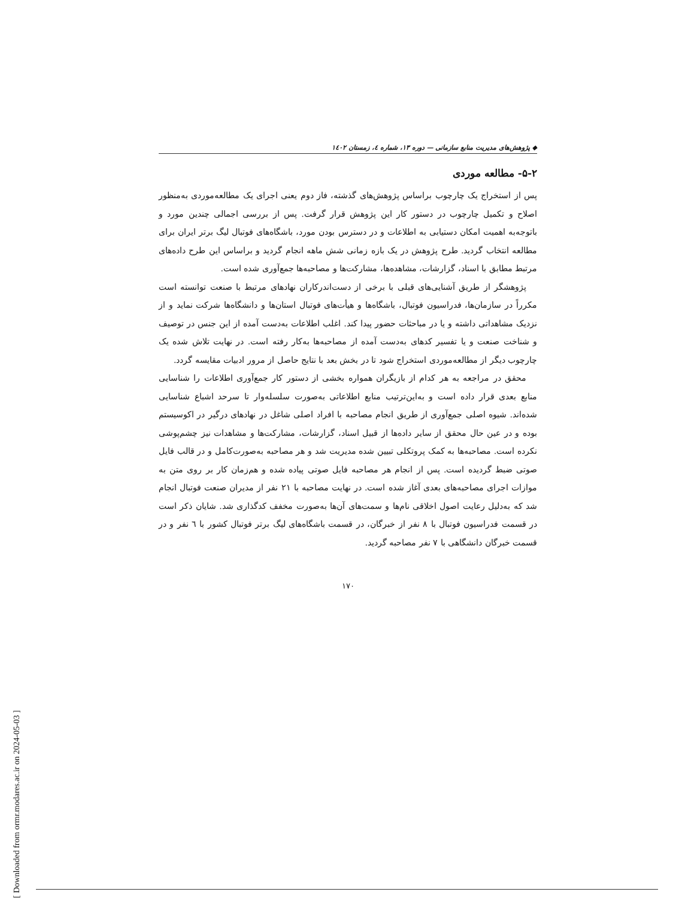[ Downloaded from ormr.modares.ac.ir on 2024-05-03 ]
◆ پژوهش‌های مدیریت منابع سازمانی — دوره ۱۳، شماره ٤، زمستان ۱٤۰۲
۵-۲- مطالعه موردی
پس از استخراج یک چارچوب براساس پژوهش‌های گذشته، فاز دوم یعنی اجرای یک مطالعه‌موردی به‌منظور اصلاح و تکمیل چارچوب در دستور کار این پژوهش قرار گرفت. پس از بررسی اجمالی چندین مورد و باتوجه‌به اهمیت امکان دستیابی به اطلاعات و در دسترس بودن مورد، باشگاه‌های فوتبال لیگ برتر ایران برای مطالعه انتخاب گردید. طرح پژوهش در یک بازه زمانی شش ماهه انجام گردید و براساس این طرح داده‌های مرتبط مطابق با اسناد، گزارشات، مشاهده‌ها، مشارکت‌ها و مصاحبه‌ها جمع‌آوری شده است.
پژوهشگر از طریق آشنایی‌های قبلی با برخی از دست‌اندرکاران نهادهای مرتبط با صنعت توانسته است مکرراً در سازمان‌ها، فدراسیون فوتبال، باشگاه‌ها و هیأت‌های فوتبال استان‌ها و دانشگاه‌ها شرکت نماید و از نزدیک مشاهداتی داشته و یا در مباحثات حضور پیدا کند. اغلب اطلاعات به‌دست آمده از این جنس در توصیف و شناخت صنعت و یا تفسیر کدهای به‌دست آمده از مصاحبه‌ها به‌کار رفته است. در نهایت تلاش شده یک چارچوب دیگر از مطالعه‌موردی استخراج شود تا در بخش بعد با نتایج حاصل از مرور ادبیات مقایسه گردد.
محقق در مراجعه به هر کدام از بازیگران همواره بخشی از دستور کار جمع‌آوری اطلاعات را شناسایی منابع بعدی قرار داده است و به‌این‌ترتیب منابع اطلاعاتی به‌صورت سلسله‌وار تا سرحد اشباع شناسایی شده‌اند. شیوه اصلی جمع‌آوری از طریق انجام مصاحبه با افراد اصلی شاغل در نهادهای درگیر در اکوسیستم بوده و در عین حال محقق از سایر داده‌ها از قبیل اسناد، گزارشات، مشارکت‌ها و مشاهدات نیز چشم‌پوشی نکرده است. مصاحبه‌ها به کمک پروتکلی تبیین شده مدیریت شد و هر مصاحبه به‌صورت‌کامل و در قالب فایل صوتی ضبط گردیده است. پس از انجام هر مصاحبه فایل صوتی پیاده شده و هم‌زمان کار بر روی متن به موازات اجرای مصاحبه‌های بعدی آغاز شده است. در نهایت مصاحبه با ۲۱ نفر از مدیران صنعت فوتبال انجام شد که به‌دلیل رعایت اصول اخلاقی نام‌ها و سمت‌های آن‌ها به‌صورت مخفف کدگذاری شد. شایان ذکر است در قسمت فدراسیون فوتبال با ۸ نفر از خبرگان، در قسمت باشگاه‌های لیگ برتر فوتبال کشور با ٦ نفر و در قسمت خبرگان دانشگاهی با ۷ نفر مصاحبه گردید.
۱۷۰